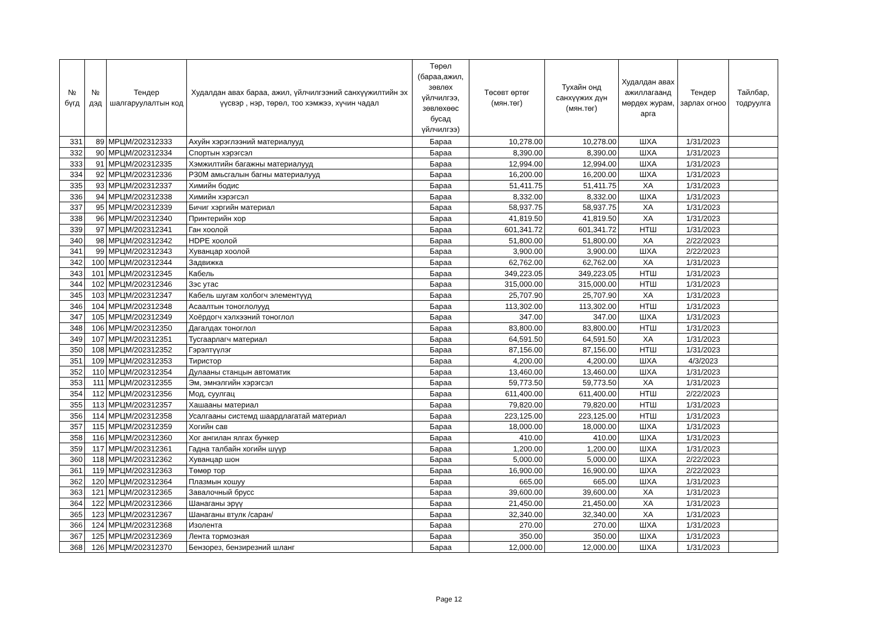| № бүгд | № дэд | Тендер шалгаруулалтын код | Худалдан авах бараа, ажил, үйлчилгээний санхүүжилтийн эх үүсвэр , нэр, төрөл, тоо хэмжээ, хүчин чадал | Төрөл (бараа,ажил, зөвлөх үйлчилгээ, зөвлөхөөс бусад үйлчилгээ) | Төсөвт өртөг (мян.төг) | Тухайн онд санхүүжих дүн (мян.төг) | Худалдан авах ажиллагаанд мөрдөх журам, арга | Тендер зарлах огноо | Тайлбар, тодруулга |
| --- | --- | --- | --- | --- | --- | --- | --- | --- | --- |
| 331 | 89 | МРЦМ/202312333 | Ахуйн хэрэглээний материалууд | Бараа | 10,278.00 | 10,278.00 | ШХА | 1/31/2023 | |
| 332 | 90 | МРЦМ/202312334 | Спортын хэрэгсэл | Бараа | 8,390.00 | 8,390.00 | ШХА | 1/31/2023 | |
| 333 | 91 | МРЦМ/202312335 | Хэмжилтийн багажны материалууд | Бараа | 12,994.00 | 12,994.00 | ШХА | 1/31/2023 | |
| 334 | 92 | МРЦМ/202312336 | Р30М амьсгалын багны материалууд | Бараа | 16,200.00 | 16,200.00 | ШХА | 1/31/2023 | |
| 335 | 93 | МРЦМ/202312337 | Химийн бодис | Бараа | 51,411.75 | 51,411.75 | ХА | 1/31/2023 | |
| 336 | 94 | МРЦМ/202312338 | Химийн хэрэгсэл | Бараа | 8,332.00 | 8,332.00 | ШХА | 1/31/2023 | |
| 337 | 95 | МРЦМ/202312339 | Бичиг хэргийн материал | Бараа | 58,937.75 | 58,937.75 | ХА | 1/31/2023 | |
| 338 | 96 | МРЦМ/202312340 | Принтерийн хор | Бараа | 41,819.50 | 41,819.50 | ХА | 1/31/2023 | |
| 339 | 97 | МРЦМ/202312341 | Ган хоолой | Бараа | 601,341.72 | 601,341.72 | НТШ | 1/31/2023 | |
| 340 | 98 | МРЦМ/202312342 | HDPE хоолой | Бараа | 51,800.00 | 51,800.00 | ХА | 2/22/2023 | |
| 341 | 99 | МРЦМ/202312343 | Хуванцар хоолой | Бараа | 3,900.00 | 3,900.00 | ШХА | 2/22/2023 | |
| 342 | 100 | МРЦМ/202312344 | Задвижка | Бараа | 62,762.00 | 62,762.00 | ХА | 1/31/2023 | |
| 343 | 101 | МРЦМ/202312345 | Кабель | Бараа | 349,223.05 | 349,223.05 | НТШ | 1/31/2023 | |
| 344 | 102 | МРЦМ/202312346 | Зэс утас | Бараа | 315,000.00 | 315,000.00 | НТШ | 1/31/2023 | |
| 345 | 103 | МРЦМ/202312347 | Кабель шугам холбогч элементүүд | Бараа | 25,707.90 | 25,707.90 | ХА | 1/31/2023 | |
| 346 | 104 | МРЦМ/202312348 | Асаалтын тоноглолууд | Бараа | 113,302.00 | 113,302.00 | НТШ | 1/31/2023 | |
| 347 | 105 | МРЦМ/202312349 | Хоёрдогч хэлхээний тоноглол | Бараа | 347.00 | 347.00 | ШХА | 1/31/2023 | |
| 348 | 106 | МРЦМ/202312350 | Дагалдах тоноглол | Бараа | 83,800.00 | 83,800.00 | НТШ | 1/31/2023 | |
| 349 | 107 | МРЦМ/202312351 | Тусгаарлагч материал | Бараа | 64,591.50 | 64,591.50 | ХА | 1/31/2023 | |
| 350 | 108 | МРЦМ/202312352 | Гэрэлтүүлэг | Бараа | 87,156.00 | 87,156.00 | НТШ | 1/31/2023 | |
| 351 | 109 | МРЦМ/202312353 | Тиристор | Бараа | 4,200.00 | 4,200.00 | ШХА | 4/3/2023 | |
| 352 | 110 | МРЦМ/202312354 | Дулааны станцын автоматик | Бараа | 13,460.00 | 13,460.00 | ШХА | 1/31/2023 | |
| 353 | 111 | МРЦМ/202312355 | Эм, эмнэлгийн хэрэгсэл | Бараа | 59,773.50 | 59,773.50 | ХА | 1/31/2023 | |
| 354 | 112 | МРЦМ/202312356 | Мод, суулгац | Бараа | 611,400.00 | 611,400.00 | НТШ | 2/22/2023 | |
| 355 | 113 | МРЦМ/202312357 | Хашааны материал | Бараа | 79,820.00 | 79,820.00 | НТШ | 1/31/2023 | |
| 356 | 114 | МРЦМ/202312358 | Усалгааны системд шаардлагатай материал | Бараа | 223,125.00 | 223,125.00 | НТШ | 1/31/2023 | |
| 357 | 115 | МРЦМ/202312359 | Хогийн сав | Бараа | 18,000.00 | 18,000.00 | ШХА | 1/31/2023 | |
| 358 | 116 | МРЦМ/202312360 | Хог ангилан ялгах бункер | Бараа | 410.00 | 410.00 | ШХА | 1/31/2023 | |
| 359 | 117 | МРЦМ/202312361 | Гадна талбайн хогийн шүүр | Бараа | 1,200.00 | 1,200.00 | ШХА | 1/31/2023 | |
| 360 | 118 | МРЦМ/202312362 | Хуванцар шон | Бараа | 5,000.00 | 5,000.00 | ШХА | 2/22/2023 | |
| 361 | 119 | МРЦМ/202312363 | Төмөр тор | Бараа | 16,900.00 | 16,900.00 | ШХА | 2/22/2023 | |
| 362 | 120 | МРЦМ/202312364 | Плазмын хошуу | Бараа | 665.00 | 665.00 | ШХА | 1/31/2023 | |
| 363 | 121 | МРЦМ/202312365 | Завалочный брусс | Бараа | 39,600.00 | 39,600.00 | ХА | 1/31/2023 | |
| 364 | 122 | МРЦМ/202312366 | Шанаганы эрүү | Бараа | 21,450.00 | 21,450.00 | ХА | 1/31/2023 | |
| 365 | 123 | МРЦМ/202312367 | Шанаганы втулк /саран/ | Бараа | 32,340.00 | 32,340.00 | ХА | 1/31/2023 | |
| 366 | 124 | МРЦМ/202312368 | Изолента | Бараа | 270.00 | 270.00 | ШХА | 1/31/2023 | |
| 367 | 125 | МРЦМ/202312369 | Лента тормозная | Бараа | 350.00 | 350.00 | ШХА | 1/31/2023 | |
| 368 | 126 | МРЦМ/202312370 | Бензорез, бензирезний шланг | Бараа | 12,000.00 | 12,000.00 | ШХА | 1/31/2023 | |
Page 12